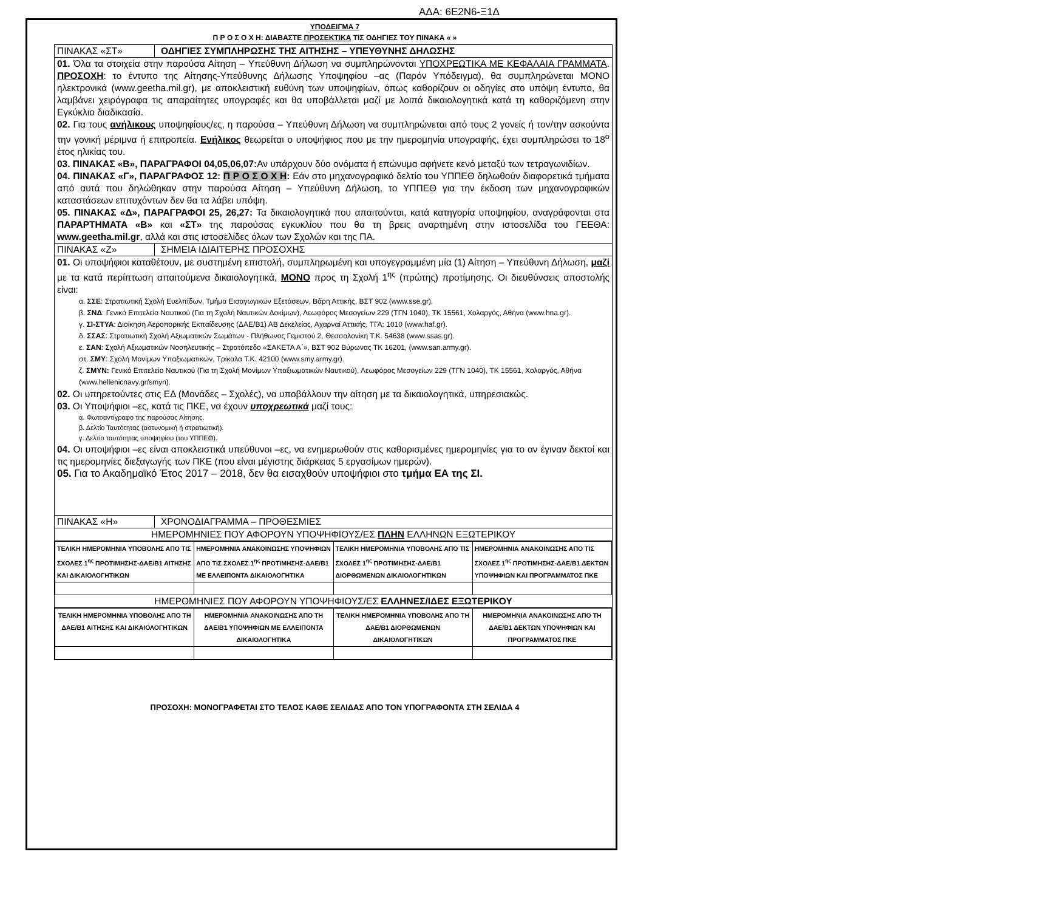ΑΔΑ: 6Ε2Ν6-Ξ1Δ
ΥΠΟΔΕΙΓΜΑ 7
Π Ρ Ο Σ Ο Χ Η: ΔΙΑΒΑΣΤΕ ΠΡΟΣΕΚΤΙΚΑ ΤΙΣ ΟΔΗΓΙΕΣ ΤΟΥ ΠΙΝΑΚΑ « »
ΠΙΝΑΚΑΣ «ΣΤ» ΟΔΗΓΙΕΣ ΣΥΜΠΛΗΡΩΣΗΣ ΤΗΣ ΑΙΤΗΣΗΣ – ΥΠΕΥΘΥΝΗΣ ΔΗΛΩΣΗΣ
01. Όλα τα στοιχεία στην παρούσα Αίτηση – Υπεύθυνη Δήλωση να συμπληρώνονται ΥΠΟΧΡΕΩΤΙΚΑ ΜΕ ΚΕΦΑΛΑΙΑ ΓΡΑΜΜΑΤΑ. ΠΡΟΣΟΧΗ: το έντυπο της Αίτησης-Υπεύθυνης Δήλωσης Υποψηφίου –ας (Παρόν Υπόδειγμα), θα συμπληρώνεται ΜΟΝΟ ηλεκτρονικά (www.geetha.mil.gr), με αποκλειστική ευθύνη των υποψηφίων, όπως καθορίζουν οι οδηγίες στο υπόψη έντυπο, θα λαμβάνει χειρόγραφα τις απαραίτητες υπογραφές και θα υποβάλλεται μαζί με λοιπά δικαιολογητικά κατά τη καθοριζόμενη στην Εγκύκλιο διαδικασία.
02. Για τους ανήλικους υποψηφίους/ες, η παρούσα – Υπεύθυνη Δήλωση να συμπληρώνεται από τους 2 γονείς ή τον/την ασκούντα την γονική μέριμνα ή επιτροπεία. Ενήλικος θεωρείται ο υποψήφιος που με την ημερομηνία υπογραφής, έχει συμπληρώσει το 18<sup>ο</sup> έτος ηλικίας του.
03. ΠΙΝΑΚΑΣ «Β», ΠΑΡΑΓΡΑΦΟΙ 04,05,06,07: Αν υπάρχουν δύο ονόματα ή επώνυμα αφήνετε κενό μεταξύ των τετραγωνιδίων.
04. ΠΙΝΑΚΑΣ «Γ», ΠΑΡΑΓΡΑΦΟΣ 12: Π Ρ Ο Σ Ο Χ Η: Εάν στο μηχανογραφικό δελτίο του ΥΠΠΕΘ δηλωθούν διαφορετικά τμήματα από αυτά που δηλώθηκαν στην παρούσα Αίτηση – Υπεύθυνη Δήλωση, το ΥΠΠΕΘ για την έκδοση των μηχανογραφικών καταστάσεων επιτυχόντων δεν θα τα λάβει υπόψη.
05. ΠΙΝΑΚΑΣ «Δ», ΠΑΡΑΓΡΑΦΟΙ 25, 26,27: Τα δικαιολογητικά που απαιτούνται, κατά κατηγορία υποψηφίου, αναγράφονται στα ΠΑΡΑΡΤΗΜΑΤΑ «Β» και «ΣΤ» της παρούσας εγκυκλίου που θα τη βρεις αναρτημένη στην ιστοσελίδα του ΓΕΕΘΑ: www.geetha.mil.gr, αλλά και στις ιστοσελίδες όλων των Σχολών και της ΠΑ.
ΠΙΝΑΚΑΣ «Ζ» ΣΗΜΕΙΑ ΙΔΙΑΙΤΕΡΗΣ ΠΡΟΣΟΧΗΣ
01. Οι υποψήφιοι καταθέτουν, με συστημένη επιστολή, συμπληρωμένη και υπογεγραμμένη μία (1) Αίτηση – Υπεύθυνη Δήλωση, μαζί με τα κατά περίπτωση απαιτούμενα δικαιολογητικά, ΜΟΝΟ προς τη Σχολή 1<sup>ης</sup> (πρώτης) προτίμησης. Οι διευθύνσεις αποστολής είναι:
α. ΣΣΕ: Στρατιωτική Σχολή Ευελπίδων, Τμήμα Εισαγωγικών Εξετάσεων, Βάρη Αττικής, ΒΣΤ 902 (www.sse.gr).
β. ΣΝΔ: Γενικό Επιτελείο Ναυτικού (Για τη Σχολή Ναυτικών Δοκίμων), Λεωφόρος Μεσογείων 229 (ΤΓΝ 1040), ΤΚ 15561, Χολαργός, Αθήνα (www.hna.gr).
γ. ΣΙ-ΣΤΥΑ: Διοίκηση Αεροπορικής Εκπαίδευσης (ΔΑΕ/Β1) ΑΒ Δεκελείας, Αχαρναί Αττικής, ΤΓΑ: 1010 (www.haf.gr).
δ. ΣΣΑΣ: Στρατιωτική Σχολή Αξιωματικών Σωμάτων - Πλήθωνος Γεμιστού 2, Θεσσαλονίκη Τ.Κ. 54638 (www.ssas.gr).
ε. ΣΑΝ: Σχολή Αξιωματικών Νοσηλευτικής – Στρατόπεδο «ΣΑΚΕΤΑ Α΄», ΒΣΤ 902 Βύρωνας ΤΚ 16201, (www.san.army.gr).
στ. ΣΜΥ: Σχολή Μονίμων Υπαξιωματικών, Τρίκαλα Τ.Κ. 42100 (www.smy.army.gr).
ζ. ΣΜΥΝ: Γενικό Επιτελείο Ναυτικού (Για τη Σχολή Μονίμων Υπαξιωματικών Ναυτικού), Λεωφόρος Μεσογείων 229 (ΤΓΝ 1040), ΤΚ 15561, Χολαργός, Αθήνα (www.hellenicnavy.gr/smyn).
02. Οι υπηρετούντες στις ΕΔ (Μονάδες – Σχολές), να υποβάλλουν την αίτηση με τα δικαιολογητικά, υπηρεσιακώς.
03. Οι Υποψήφιοι –ες, κατά τις ΠΚΕ, να έχουν υποχρεωτικά μαζί τους:
α. Φωτοαντίγραφο της παρούσας Αίτησης.
β. Δελτίο Ταυτότητας (αστυνομική ή στρατιωτική).
γ. Δελτίο ταυτότητας υποψηφίου (του ΥΠΠΕΘ).
04. Οι υποψήφιοι –ες είναι αποκλειστικά υπεύθυνοι –ες, να ενημερωθούν στις καθορισμένες ημερομηνίες για το αν έγιναν δεκτοί και τις ημερομηνίες διεξαγωγής των ΠΚΕ (που είναι μέγιστης διάρκειας 5 εργασίμων ημερών).
05. Για το Ακαδημαϊκό Έτος 2017 – 2018, δεν θα εισαχθούν υποψήφιοι στο τμήμα ΕΑ της ΣΙ.
ΠΙΝΑΚΑΣ «Η» ΧΡΟΝΟΔΙΑΓΡΑΜΜΑ – ΠΡΟΘΕΣΜΙΕΣ
ΗΜΕΡΟΜΗΝΙΕΣ ΠΟΥ ΑΦΟΡΟΥΝ ΥΠΟΨΗΦΙΟΥΣ/ΕΣ ΠΛΗΝ ΕΛΛΗΝΩΝ ΕΞΩΤΕΡΙΚΟΥ
| ΤΕΛΙΚΗ ΗΜΕΡΟΜΗΝΙΑ ΥΠΟΒΟΛΗΣ ΑΠΟ ΤΙΣ ΣΧΟΛΕΣ 1<sup>ης</sup> ΠΡΟΤΙΜΗΣΗΣ-ΔΑΕ/Β1 ΑΙΤΗΣΗΣ ΚΑΙ ΔΙΚΑΙΟΛΟΓΗΤΙΚΩΝ | ΗΜΕΡΟΜΗΝΙΑ ΑΝΑΚΟΙΝΩΣΗΣ ΥΠΟΨΗΦΙΩΝ ΑΠΟ ΤΙΣ ΣΧΟΛΕΣ 1<sup>ης</sup> ΠΡΟΤΙΜΗΣΗΣ-ΔΑΕ/Β1 ΜΕ ΕΛΛΕΙΠΟΝΤΑ ΔΙΚΑΙΟΛΟΓΗΤΙΚΑ | ΤΕΛΙΚΗ ΗΜΕΡΟΜΗΝΙΑ ΥΠΟΒΟΛΗΣ ΑΠΟ ΤΙΣ ΣΧΟΛΕΣ 1<sup>ης</sup> ΠΡΟΤΙΜΗΣΗΣ-ΔΑΕ/Β1 ΔΙΟΡΘΩΜΕΝΩΝ ΔΙΚΑΙΟΛΟΓΗΤΙΚΩΝ | ΗΜΕΡΟΜΗΝΙΑ ΑΝΑΚΟΙΝΩΣΗΣ ΑΠΟ ΤΙΣ ΣΧΟΛΕΣ 1<sup>ης</sup> ΠΡΟΤΙΜΗΣΗΣ-ΔΑΕ/Β1 ΔΕΚΤΩΝ ΥΠΟΨΗΦΙΩΝ ΚΑΙ ΠΡΟΓΡΑΜΜΑΤΟΣ ΠΚΕ |
ΗΜΕΡΟΜΗΝΙΕΣ ΠΟΥ ΑΦΟΡΟΥΝ ΥΠΟΨΗΦΙΟΥΣ/ΕΣ ΕΛΛΗΝΕΣ/ΙΔΕΣ ΕΞΩΤΕΡΙΚΟΥ
| ΤΕΛΙΚΗ ΗΜΕΡΟΜΗΝΙΑ ΥΠΟΒΟΛΗΣ ΑΠΟ ΤΗ ΔΑΕ/Β1 ΑΙΤΗΣΗΣ ΚΑΙ ΔΙΚΑΙΟΛΟΓΗΤΙΚΩΝ | ΗΜΕΡΟΜΗΝΙΑ ΑΝΑΚΟΙΝΩΣΗΣ ΑΠΟ ΤΗ ΔΑΕ/Β1 ΥΠΟΨΗΦΙΩΝ ΜΕ ΕΛΛΕΙΠΟΝΤΑ ΔΙΚΑΙΟΛΟΓΗΤΙΚΑ | ΤΕΛΙΚΗ ΗΜΕΡΟΜΗΝΙΑ ΥΠΟΒΟΛΗΣ ΑΠΟ ΤΗ ΔΑΕ/Β1 ΔΙΟΡΘΩΜΕΝΩΝ ΔΙΚΑΙΟΛΟΓΗΤΙΚΩΝ | ΗΜΕΡΟΜΗΝΙΑ ΑΝΑΚΟΙΝΩΣΗΣ ΑΠΟ ΤΗ ΔΑΕ/Β1 ΔΕΚΤΩΝ ΥΠΟΨΗΦΙΩΝ ΚΑΙ ΠΡΟΓΡΑΜΜΑΤΟΣ ΠΚΕ |
ΠΡΟΣΟΧΗ: ΜΟΝΟΓΡΑΦΕΤΑΙ ΣΤΟ ΤΕΛΟΣ ΚΑΘΕ ΣΕΛΙΔΑΣ ΑΠΟ ΤΟΝ ΥΠΟΓΡΑΦΟΝΤΑ ΣΤΗ ΣΕΛΙΔΑ 4